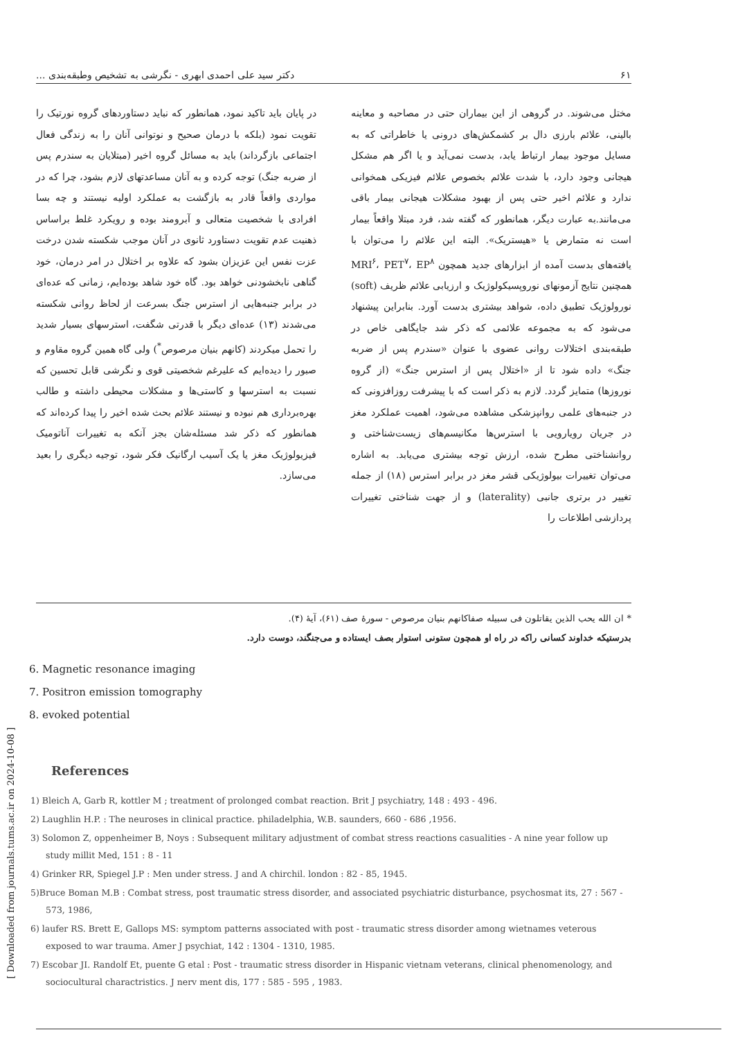۶۱ دکتر سید علی احمدی ابهری - نگرشی به تشخیص وطبقه‌بندی ...
مختل می‌شوند. در گروهی از این بیماران حتی در مصاحبه و معاینه بالینی، علائم بارزی دال بر کشمکش‌های درونی یا خاطراتی که به مسایل موجود بیمار ارتباط یابد، بدست نمی‌آید و یا اگر هم مشکل هیجانی وجود دارد، با شدت علائم بخصوص علائم فیزیکی همخوانی ندارد و علائم اخیر حتی پس از بهبود مشکلات هیجانی بیمار باقی می‌مانند.به عبارت دیگر، همانطور که گفته شد، فرد مبتلا واقعاً بیمار است نه متمارض یا «هیستریک». البته این علائم را می‌توان با یافته‌های بدست آمده از ابزارهای جدید همچون MRI<sup>۶</sup>، PET<sup>۷</sup>، EP<sup>۸</sup> همچنین نتایج آزمونهای نوروپسیکولوژیک و ارزیابی علائم ظریف (soft) نورولوژیک تطبیق داده، شواهد بیشتری بدست آورد. بنابراین پیشنهاد می‌شود که به مجموعه علائمی که ذکر شد جایگاهی خاص در طبقه‌بندی اختلالات روانی عضوی با عنوان «سندرم پس از ضربه جنگ» داده شود تا از «اختلال پس از استرس جنگ» (از گروه نوروزها) متمایز گردد. لازم به ذکر است که با پیشرفت روزافزونی که در جنبه‌های علمی روانپزشکی مشاهده می‌شود، اهمیت عملکرد مغز در جریان رویارویی با استرس‌ها مکانیسم‌های زیست‌شناختی و روانشناختی مطرح شده، ارزش توجه بیشتری می‌یابد. به اشاره می‌توان تغییرات بیولوژیکی قشر مغز در برابر استرس (۱۸) از جمله تغییر در برتری جانبی (laterality) و از جهت شناختی تغییرات پردازشی اطلاعات را
در پایان باید تاکید نمود، همانطور که نباید دستاوردهای گروه نورتیک را تقویت نمود (بلکه با درمان صحیح و نوتوانی آنان را به زندگی فعال اجتماعی بازگرداند) باید به مسائل گروه اخیر (مبتلایان به سندرم پس از ضربه جنگ) توجه کرده و به آنان مساعدتهای لازم بشود، چرا که در مواردی واقعاً قادر به بازگشت به عملکرد اولیه نیستند و چه بسا افرادی با شخصیت متعالی و آبرومند بوده و رویکرد غلط براساس ذهنیت عدم تقویت دستاورد ثانوی در آنان موجب شکسته شدن درخت عزت نفس این عزیزان بشود که علاوه بر اختلال در امر درمان، خود گناهی نابخشودنی خواهد بود. گاه خود شاهد بوده‌ایم، زمانی که عده‌ای در برابر جنبه‌هایی از استرس جنگ بسرعت از لحاظ روانی شکسته می‌شدند (۱۳) عده‌ای دیگر با قدرتی شگفت، استرسهای بسیار شدید را تحمل میکردند (کانهم بنیان مرصوص<sup>*</sup>) ولی گاه همین گروه مقاوم و صبور را دیده‌ایم که علیرغم شخصیتی قوی و نگرشی قابل تحسین که نسبت به استرسها و کاستی‌ها و مشکلات محیطی داشته و طالب بهره‌برداری هم نبوده و نیستند علائم بحث شده اخیر را پیدا کرده‌اند که همانطور که ذکر شد مسئله‌شان بجز آنکه به تغییرات آناتومیک فیزیولوژیک مغز یا یک آسیب ارگانیک فکر شود، توجیه دیگری را بعید می‌سازد.
* ان الله یحب الذین یقاتلون فی سبیله صفاکانهم بنیان مرصوص - سورهٔ صف (۶۱)، آیهٔ (۴).
بدرستیکه خداوند کسانی راکه در راه او همچون ستونی استوار بصف ایستاده و می‌جنگند، دوست دارد.
6. Magnetic resonance imaging
7. Positron emission tomography
8. evoked potential
[ Downloaded from journals.tums.ac.ir on 2024-10-08 ]
References
1) Bleich A, Garb R, kottler M ; treatment of prolonged combat reaction. Brit J psychiatry, 148 : 493 - 496.
2) Laughlin H.P. : The neuroses in clinical practice. philadelphia, W.B. saunders, 660 - 686 ,1956.
3) Solomon Z, oppenheimer B, Noys : Subsequent military adjustment of combat stress reactions casualities - A nine year follow up study millit Med, 151 : 8 - 11
4) Grinker RR, Spiegel J.P : Men under stress. J and A chirchil. london : 82 - 85, 1945.
5)Bruce Boman M.B : Combat stress, post traumatic stress disorder, and associated psychiatric disturbance, psychosmat its, 27 : 567 - 573, 1986,
6) laufer RS. Brett E, Gallops MS: symptom patterns associated with post - traumatic stress disorder among wietnames veterous exposed to war trauma. Amer J psychiat, 142 : 1304 - 1310, 1985.
7) Escobar JI. Randolf Et, puente G etal : Post - traumatic stress disorder in Hispanic vietnam veterans, clinical phenomenology, and sociocultural charactristics. J nerv ment dis, 177 : 585 - 595 , 1983.